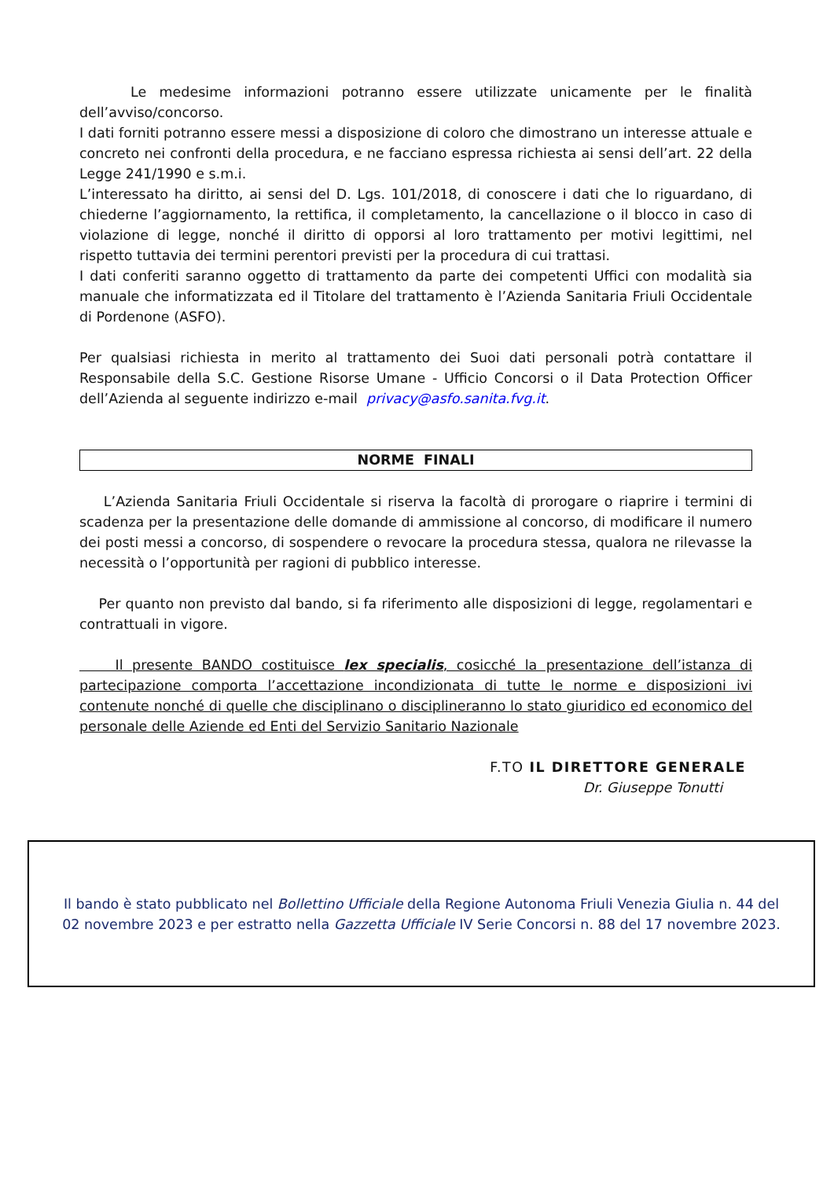Le medesime informazioni potranno essere utilizzate unicamente per le finalità dell’avviso/concorso.
I dati forniti potranno essere messi a disposizione di coloro che dimostrano un interesse attuale e concreto nei confronti della procedura, e ne facciano espressa richiesta ai sensi dell’art. 22 della Legge 241/1990 e s.m.i.
L’interessato ha diritto, ai sensi del D. Lgs. 101/2018, di conoscere i dati che lo riguardano, di chiederne l’aggiornamento, la rettifica, il completamento, la cancellazione o il blocco in caso di violazione di legge, nonché il diritto di opporsi al loro trattamento per motivi legittimi, nel rispetto tuttavia dei termini perentori previsti per la procedura di cui trattasi.
I dati conferiti saranno oggetto di trattamento da parte dei competenti Uffici con modalità sia manuale che informatizzata ed il Titolare del trattamento è l’Azienda Sanitaria Friuli Occidentale di Pordenone (ASFO).
Per qualsiasi richiesta in merito al trattamento dei Suoi dati personali potrà contattare il Responsabile della S.C. Gestione Risorse Umane - Ufficio Concorsi o il Data Protection Officer dell’Azienda al seguente indirizzo e-mail privacy@asfo.sanita.fvg.it.
NORME FINALI
L’Azienda Sanitaria Friuli Occidentale si riserva la facoltà di prorogare o riaprire i termini di scadenza per la presentazione delle domande di ammissione al concorso, di modificare il numero dei posti messi a concorso, di sospendere o revocare la procedura stessa, qualora ne rilevasse la necessità o l’opportunità per ragioni di pubblico interesse.
Per quanto non previsto dal bando, si fa riferimento alle disposizioni di legge, regolamentari e contrattuali in vigore.
Il presente BANDO costituisce lex specialis, cosicché la presentazione dell’istanza di partecipazione comporta l’accettazione incondizionata di tutte le norme e disposizioni ivi contenute nonché di quelle che disciplinano o disciplineranno lo stato giuridico ed economico del personale delle Aziende ed Enti del Servizio Sanitario Nazionale
F.TO IL DIRETTORE GENERALE
Dr. Giuseppe Tonutti
Il bando è stato pubblicato nel Bollettino Ufficiale della Regione Autonoma Friuli Venezia Giulia n. 44 del
02 novembre 2023 e per estratto nella Gazzetta Ufficiale IV Serie Concorsi n. 88 del 17 novembre 2023.